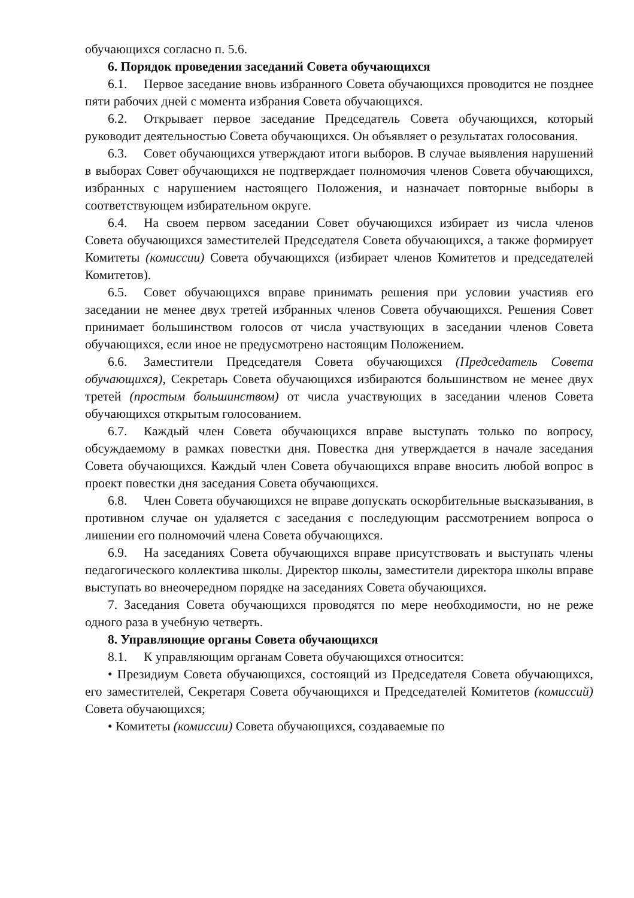обучающихся согласно п. 5.6.
6. Порядок проведения заседаний Совета обучающихся
6.1. Первое заседание вновь избранного Совета обучающихся проводится не позднее пяти рабочих дней с момента избрания Совета обучающихся.
6.2. Открывает первое заседание Председатель Совета обучающихся, который руководит деятельностью Совета обучающихся. Он объявляет о результатах голосования.
6.3. Совет обучающихся утверждают итоги выборов. В случае выявления нарушений в выборах Совет обучающихся не подтверждает полномочия членов Совета обучающихся, избранных с нарушением настоящего Положения, и назначает повторные выборы в соответствующем избирательном округе.
6.4. На своем первом заседании Совет обучающихся избирает из числа членов Совета обучающихся заместителей Председателя Совета обучающихся, а также формирует Комитеты (комиссии) Совета обучающихся (избирает членов Комитетов и председателей Комитетов).
6.5. Совет обучающихся вправе принимать решения при условии участияв его заседании не менее двух третей избранных членов Совета обучающихся. Решения Совет принимает большинством голосов от числа участвующих в заседании членов Совета обучающихся, если иное не предусмотрено настоящим Положением.
6.6. Заместители Председателя Совета обучающихся (Председатель Совета обучающихся), Секретарь Совета обучающихся избираются большинством не менее двух третей (простым большинством) от числа участвующих в заседании членов Совета обучающихся открытым голосованием.
6.7. Каждый член Совета обучающихся вправе выступать только по вопросу, обсуждаемому в рамках повестки дня. Повестка дня утверждается в начале заседания Совета обучающихся. Каждый член Совета обучающихся вправе вносить любой вопрос в проект повестки дня заседания Совета обучающихся.
6.8. Член Совета обучающихся не вправе допускать оскорбительные высказывания, в противном случае он удаляется с заседания с последующим рассмотрением вопроса о лишении его полномочий члена Совета обучающихся.
6.9. На заседаниях Совета обучающихся вправе присутствовать и выступать члены педагогического коллектива школы. Директор школы, заместители директора школы вправе выступать во внеочередном порядке на заседаниях Совета обучающихся.
7. Заседания Совета обучающихся проводятся по мере необходимости, но не реже одного раза в учебную четверть.
8. Управляющие органы Совета обучающихся
8.1. К управляющим органам Совета обучающихся относится:
• Президиум Совета обучающихся, состоящий из Председателя Совета обучающихся, его заместителей, Секретаря Совета обучающихся и Председателей Комитетов (комиссий) Совета обучающихся;
• Комитеты (комиссии) Совета обучающихся, создаваемые по